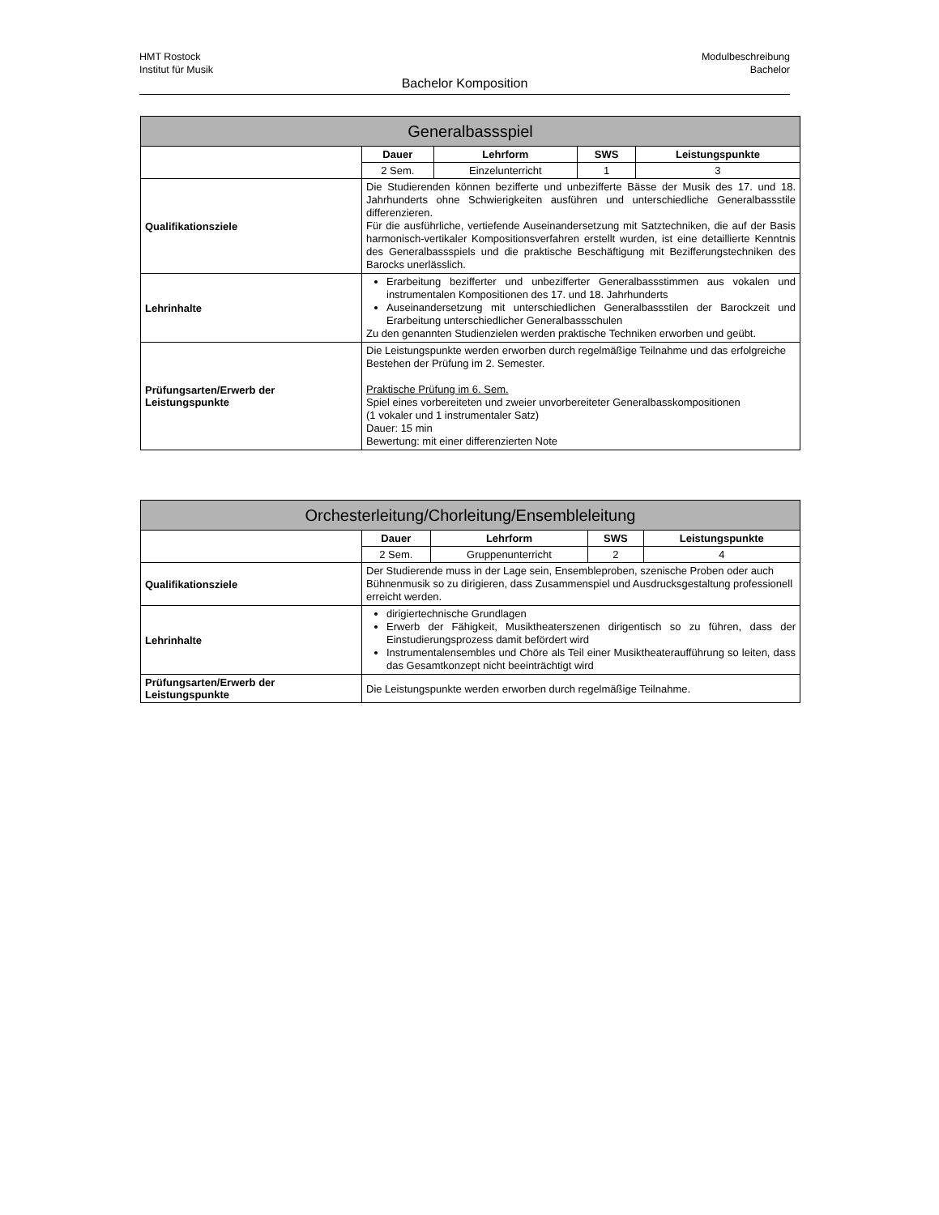HMT Rostock Modulbeschreibung
Institut für Musik Bachelor
Bachelor Komposition
| Generalbassspiel | | | | |
| --- | --- | --- | --- | --- |
| | Dauer | Lehrform | SWS | Leistungspunkte |
| | 2 Sem. | Einzelunterricht | 1 | 3 |
| Qualifikationsziele | Die Studierenden können bezifferte und unbezifferte Bässe der Musik des 17. und 18. Jahrhunderts ohne Schwierigkeiten ausführen und unterschiedliche Generalbassstile differenzieren. Für die ausführliche, vertiefende Auseinandersetzung mit Satztechniken, die auf der Basis harmonisch-vertikaler Kompositionsverfahren erstellt wurden, ist eine detaillierte Kenntnis des Generalbassspiels und die praktische Beschäftigung mit Bezifferungstechniken des Barocks unerlässlich. | | | |
| Lehrinhalte | Erarbeitung bezifferter und unbezifferter Generalbassstimmen aus vokalen und instrumentalen Kompositionen des 17. und 18. Jahrhunderts Auseinandersetzung mit unterschiedlichen Generalbassstilen der Barockzeit und Erarbeitung unterschiedlicher Generalbassschulen Zu den genannten Studienzielen werden praktische Techniken erworben und geübt. | | | |
| Prüfungsarten/Erwerb der Leistungspunkte | Die Leistungspunkte werden erworben durch regelmäßige Teilnahme und das erfolgreiche Bestehen der Prüfung im 2. Semester. Praktische Prüfung im 6. Sem. Spiel eines vorbereiteten und zweier unvorbereiteter Generalbasskompositionen (1 vokaler und 1 instrumentaler Satz) Dauer: 15 min Bewertung: mit einer differenzierten Note | | | |
| Orchesterleitung/Chorleitung/Ensembleleitung | | | | |
| --- | --- | --- | --- | --- |
| | Dauer | Lehrform | SWS | Leistungspunkte |
| | 2 Sem. | Gruppenunterricht | 2 | 4 |
| Qualifikationsziele | Der Studierende muss in der Lage sein, Ensembleproben, szenische Proben oder auch Bühnenmusik so zu dirigieren, dass Zusammenspiel und Ausdrucksgestaltung professionell erreicht werden. | | | |
| Lehrinhalte | dirigiertechnische Grundlagen Erwerb der Fähigkeit, Musiktheaterszenen dirigentisch so zu führen, dass der Einstudierungsprozess damit befördert wird Instrumentalensembles und Chöre als Teil einer Musiktheateraufführung so leiten, dass das Gesamtkonzept nicht beeinträchtigt wird | | | |
| Prüfungsarten/Erwerb der Leistungspunkte | Die Leistungspunkte werden erworben durch regelmäßige Teilnahme. | | | |